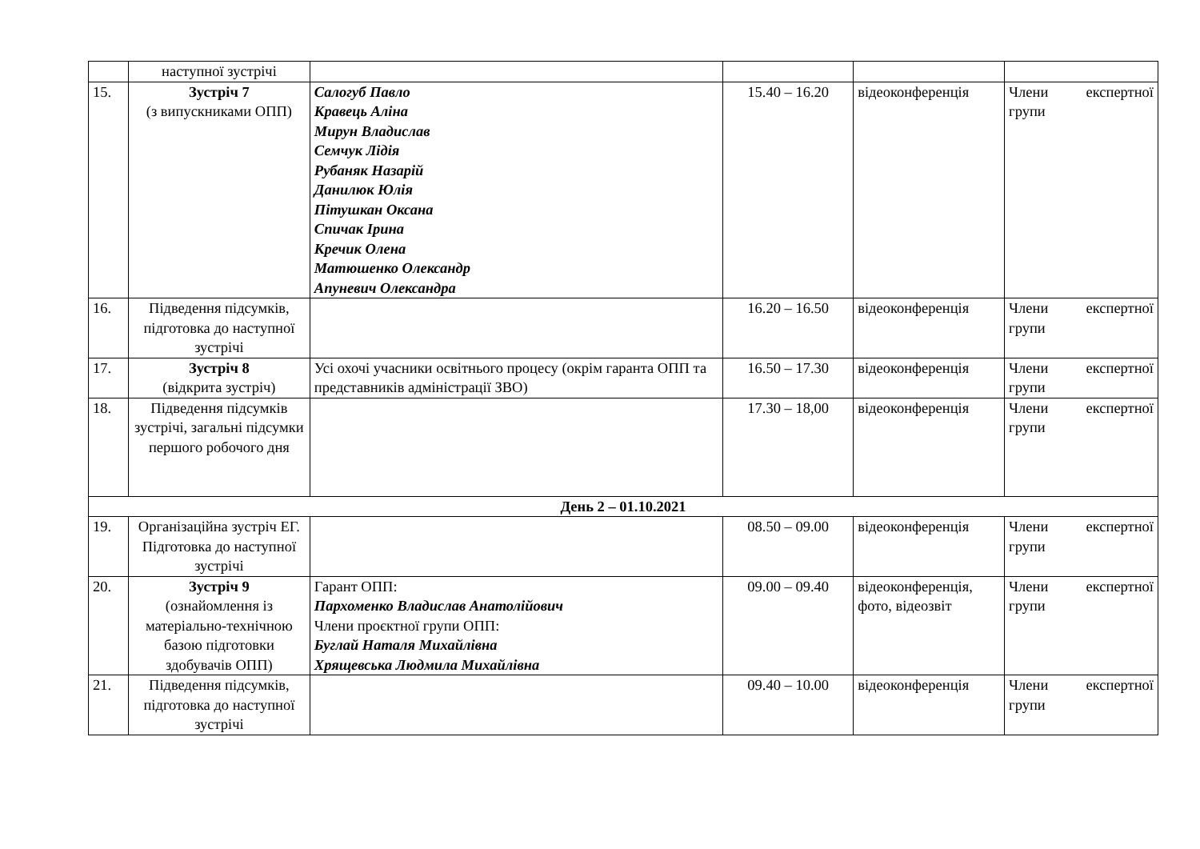| | наступної зустрічі | | | | |
| 15. | Зустріч 7 (з випускниками ОПП) | Салогуб Павло Кравець Аліна Мирун Владислав Семчук Лідія Рубаняк Назарій Данилюк Юлія Пітушкан Оксана Спичак Ірина Кречик Олена Матюшенко Олександр Апуневич Олександра | 15.40 – 16.20 | відеоконференція | Члени експертної групи |
| 16. | Підведення підсумків, підготовка до наступної зустрічі | | 16.20 – 16.50 | відеоконференція | Члени експертної групи |
| 17. | Зустріч 8 (відкрита зустріч) | Усі охочі учасники освітнього процесу (окрім гаранта ОПП та представників адміністрації ЗВО) | 16.50 – 17.30 | відеоконференція | Члени експертної групи |
| 18. | Підведення підсумків зустрічі, загальні підсумки першого робочого дня | | 17.30 – 18,00 | відеоконференція | Члени експертної групи |
| День 2 – 01.10.2021 | | | | | |
| 19. | Організаційна зустріч ЕГ. Підготовка до наступної зустрічі | | 08.50 – 09.00 | відеоконференція | Члени експертної групи |
| 20. | Зустріч 9 (ознайомлення із матеріально-технічною базою підготовки здобувачів ОПП) | Гарант ОПП: Пархоменко Владислав Анатолійович Члени проєктної групи ОПП: Буглай Наталя Михайлівна Хрящевська Людмила Михайлівна | 09.00 – 09.40 | відеоконференція, фото, відеозвіт | Члени експертної групи |
| 21. | Підведення підсумків, підготовка до наступної зустрічі | | 09.40 – 10.00 | відеоконференція | Члени експертної групи |